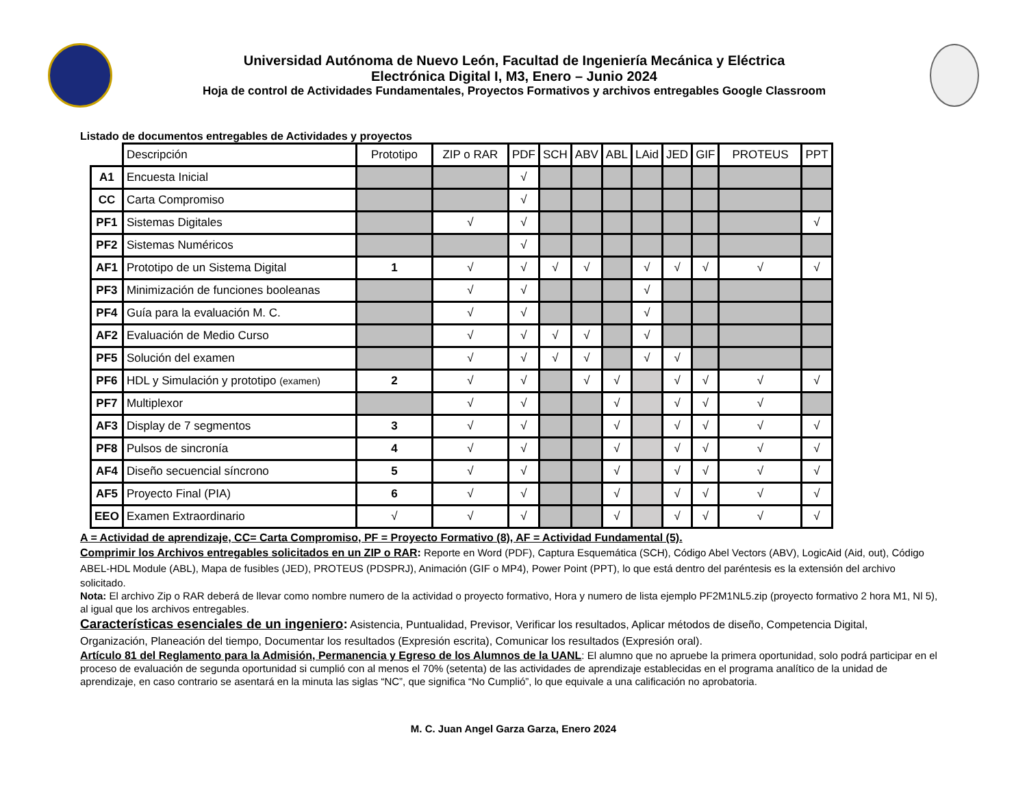Universidad Autónoma de Nuevo León, Facultad de Ingeniería Mecánica y Eléctrica
Electrónica Digital I, M3, Enero – Junio 2024
Hoja de control de Actividades Fundamentales, Proyectos Formativos y archivos entregables Google Classroom
Listado de documentos entregables de Actividades y proyectos
| | Descripción | Prototipo | ZIP o RAR | PDF | SCH | ABV | ABL | LAid | JED | GIF | PROTEUS | PPT |
| --- | --- | --- | --- | --- | --- | --- | --- | --- | --- | --- | --- | --- |
| A1 | Encuesta Inicial | | | √ | | | | | | | | |
| CC | Carta Compromiso | | | √ | | | | | | | | |
| PF1 | Sistemas Digitales | | √ | √ | | | | | | | | √ |
| PF2 | Sistemas Numéricos | | | √ | | | | | | | | |
| AF1 | Prototipo de un Sistema Digital | 1 | √ | √ | √ | √ | | √ | √ | √ | √ | √ |
| PF3 | Minimización de funciones booleanas | | √ | √ | | | | √ | | | | |
| PF4 | Guía para la evaluación M. C. | | √ | √ | | | | √ | | | | |
| AF2 | Evaluación de Medio Curso | | √ | √ | √ | √ | | √ | | | | |
| PF5 | Solución del examen | | √ | √ | √ | √ | | √ | √ | | | |
| PF6 | HDL y Simulación y prototipo (examen) | 2 | √ | √ | | √ | √ | | √ | √ | √ | √ |
| PF7 | Multiplexor | | √ | √ | | | √ | | √ | √ | √ | |
| AF3 | Display de 7 segmentos | 3 | √ | √ | | | √ | | √ | √ | √ | √ |
| PF8 | Pulsos de sincronía | 4 | √ | √ | | | √ | | √ | √ | √ | √ |
| AF4 | Diseño secuencial síncrono | 5 | √ | √ | | | √ | | √ | √ | √ | √ |
| AF5 | Proyecto Final (PIA) | 6 | √ | √ | | | √ | | √ | √ | √ | √ |
| EEO | Examen Extraordinario | √ | √ | √ | | | √ | | √ | √ | √ | √ |
A = Actividad de aprendizaje, CC= Carta Compromiso, PF = Proyecto Formativo (8), AF = Actividad Fundamental (5).
Comprimir los Archivos entregables solicitados en un ZIP o RAR: Reporte en Word (PDF), Captura Esquemática (SCH), Código Abel Vectors (ABV), LogicAid (Aid, out), Código ABEL-HDL Module (ABL), Mapa de fusibles (JED), PROTEUS (PDSPRJ), Animación (GIF o MP4), Power Point (PPT), lo que está dentro del paréntesis es la extensión del archivo solicitado.
Nota: El archivo Zip o RAR deberá de llevar como nombre numero de la actividad o proyecto formativo, Hora y numero de lista ejemplo PF2M1NL5.zip (proyecto formativo 2 hora M1, Nl 5), al igual que los archivos entregables.
Características esenciales de un ingeniero: Asistencia, Puntualidad, Previsor, Verificar los resultados, Aplicar métodos de diseño, Competencia Digital, Organización, Planeación del tiempo, Documentar los resultados (Expresión escrita), Comunicar los resultados (Expresión oral).
Artículo 81 del Reglamento para la Admisión, Permanencia y Egreso de los Alumnos de la UANL: El alumno que no apruebe la primera oportunidad, solo podrá participar en el proceso de evaluación de segunda oportunidad si cumplió con al menos el 70% (setenta) de las actividades de aprendizaje establecidas en el programa analítico de la unidad de aprendizaje, en caso contrario se asentará en la minuta las siglas “NC”, que significa “No Cumplió”, lo que equivale a una calificación no aprobatoria.
M. C. Juan Angel Garza Garza, Enero 2024